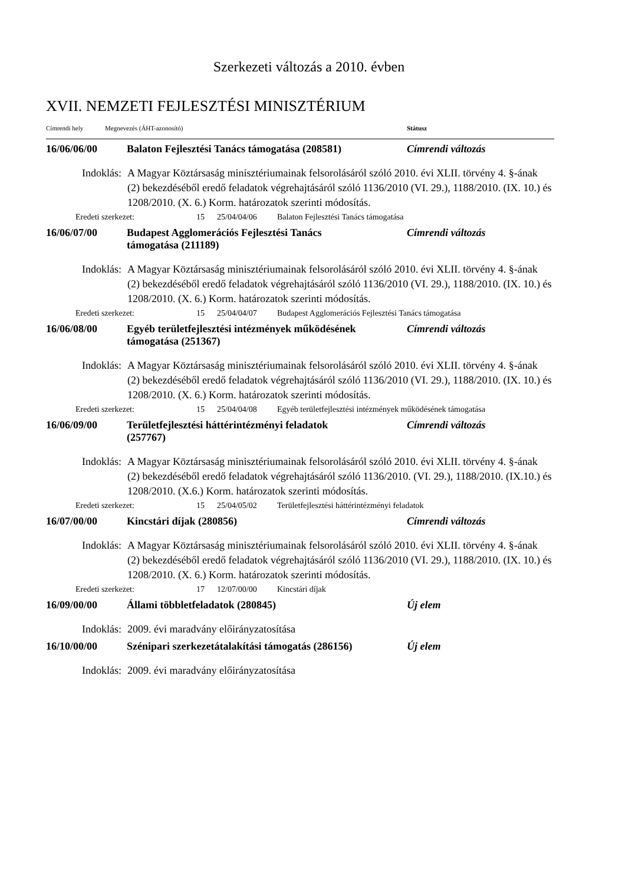Szerkezeti változás a 2010. évben
XVII. NEMZETI FEJLESZTÉSI MINISZTÉRIUM
Címrendi hely Megnevezés (ÁHT-azonosító) Státusz
16/06/06/00 Balaton Fejlesztési Tanács támogatása (208581)
Címrendi változás
Indoklás: A Magyar Köztársaság minisztériumainak felsorolásáról szóló 2010. évi XLII. törvény 4. §-ának (2) bekezdéséből eredő feladatok végrehajtásáról szóló 1136/2010 (VI. 29.), 1188/2010. (IX. 10.) és 1208/2010. (X. 6.) Korm. határozatok szerinti módosítás.
Eredeti szerkezet: 15 25/04/04/06 Balaton Fejlesztési Tanács támogatása
16/06/07/00 Budapest Agglomerációs Fejlesztési Tanács
támogatása (211189)
Címrendi változás
Indoklás: A Magyar Köztársaság minisztériumainak felsorolásáról szóló 2010. évi XLII. törvény 4. §-ának (2) bekezdéséből eredő feladatok végrehajtásáról szóló 1136/2010 (VI. 29.), 1188/2010. (IX. 10.) és 1208/2010. (X. 6.) Korm. határozatok szerinti módosítás.
Eredeti szerkezet: 15 25/04/04/07 Budapest Agglomerációs Fejlesztési Tanács támogatása
16/06/08/00 Egyéb területfejlesztési intézmények működésének
támogatása (251367)
Címrendi változás
Indoklás: A Magyar Köztársaság minisztériumainak felsorolásáról szóló 2010. évi XLII. törvény 4. §-ának (2) bekezdéséből eredő feladatok végrehajtásáról szóló 1136/2010 (VI. 29.), 1188/2010. (IX. 10.) és 1208/2010. (X. 6.) Korm. határozatok szerinti módosítás.
Eredeti szerkezet: 15 25/04/04/08 Egyéb területfejlesztési intézmények működésének támogatása
16/06/09/00 Területfejlesztési háttérintézményi feladatok
(257767)
Címrendi változás
Indoklás: A Magyar Köztársaság minisztériumainak felsorolásáról szóló 2010. évi XLII. törvény 4. §-ának (2) bekezdéséből eredő feladatok végrehajtásáról szóló 1136/2010. (VI. 29.), 1188/2010. (IX.10.) és 1208/2010. (X.6.) Korm. határozatok szerinti módosítás.
Eredeti szerkezet: 15 25/04/05/02 Területfejlesztési háttérintézményi feladatok
16/07/00/00 Kincstári díjak (280856) Címrendi változás
Indoklás: A Magyar Köztársaság minisztériumainak felsorolásáról szóló 2010. évi XLII. törvény 4. §-ának (2) bekezdéséből eredő feladatok végrehajtásáról szóló 1136/2010 (VI. 29.), 1188/2010. (IX. 10.) és 1208/2010. (X. 6.) Korm. határozatok szerinti módosítás.
Eredeti szerkezet: 17 12/07/00/00 Kincstári díjak
16/09/00/00 Állami többletfeladatok (280845) Új elem
Indoklás: 2009. évi maradvány előirányzatosítása
16/10/00/00 Szénipari szerkezetátalakítási támogatás (286156)
Új elem
Indoklás: 2009. évi maradvány előirányzatosítása